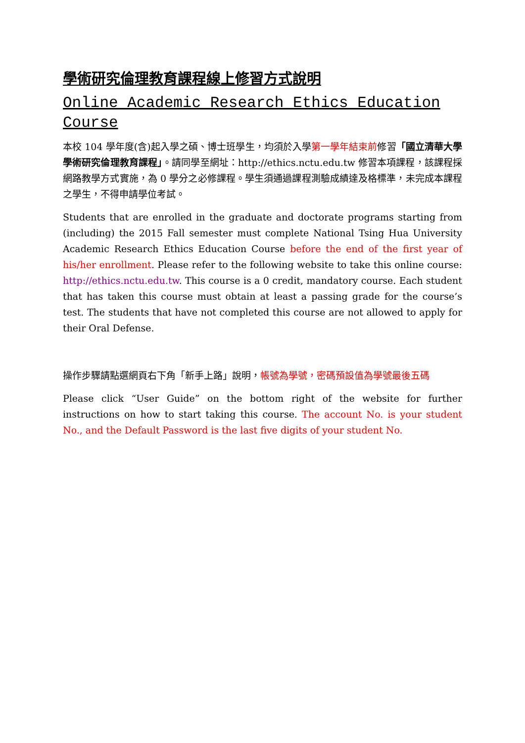學術研究倫理教育課程線上修習方式說明
Online Academic Research Ethics Education Course
本校 104 學年度(含)起入學之碩、博士班學生，均須於入學第一學年結束前修習「國立清華大學學術研究倫理教育課程」。請同學至網址：http://ethics.nctu.edu.tw 修習本項課程，該課程採網路教學方式實施，為 0 學分之必修課程。學生須通過課程測驗成績達及格標準，未完成本課程之學生，不得申請學位考試。
Students that are enrolled in the graduate and doctorate programs starting from (including) the 2015 Fall semester must complete National Tsing Hua University Academic Research Ethics Education Course before the end of the first year of his/her enrollment. Please refer to the following website to take this online course: http://ethics.nctu.edu.tw. This course is a 0 credit, mandatory course. Each student that has taken this course must obtain at least a passing grade for the course’s test. The students that have not completed this course are not allowed to apply for their Oral Defense.
操作步驟請點選網頁右下角「新手上路」說明，帳號為學號，密碼預設值為學號最後五碼
Please click “User Guide” on the bottom right of the website for further instructions on how to start taking this course. The account No. is your student No., and the Default Password is the last five digits of your student No.